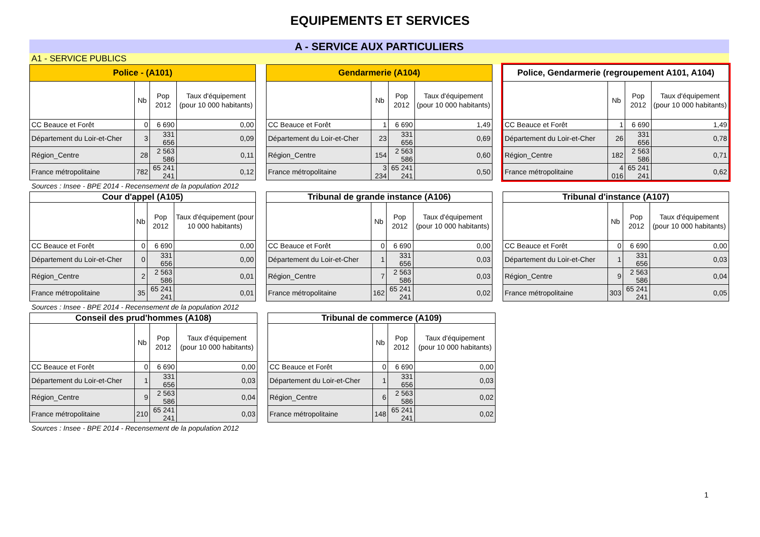EQUIPEMENTS ET SERVICES
A - SERVICE AUX PARTICULIERS
A1 - SERVICE PUBLICS
| Police - (A101) | | | |
| --- | --- | --- | --- |
| | Nb | Pop 2012 | Taux d'équipement (pour 10 000 habitants) |
| CC Beauce et Forêt | 0 | 6 690 | 0,00 |
| Département du Loir-et-Cher | 3 | 331 656 | 0,09 |
| Région_Centre | 28 | 2 563 586 | 0,11 |
| France métropolitaine | 782 | 65 241 241 | 0,12 |
| Gendarmerie (A104) | | | |
| --- | --- | --- | --- |
| | Nb | Pop 2012 | Taux d'équipement (pour 10 000 habitants) |
| CC Beauce et Forêt | 1 | 6 690 | 1,49 |
| Département du Loir-et-Cher | 23 | 331 656 | 0,69 |
| Région_Centre | 154 | 2 563 586 | 0,60 |
| France métropolitaine | 3 234 | 65 241 241 | 0,50 |
| Police, Gendarmerie (regroupement A101, A104) | | | |
| --- | --- | --- | --- |
| | Nb | Pop 2012 | Taux d'équipement (pour 10 000 habitants) |
| CC Beauce et Forêt | 1 | 6 690 | 1,49 |
| Département du Loir-et-Cher | 26 | 331 656 | 0,78 |
| Région_Centre | 182 | 2 563 586 | 0,71 |
| France métropolitaine | 4 016 | 65 241 241 | 0,62 |
Sources : Insee - BPE 2014 - Recensement de la population 2012
| Cour d'appel (A105) | | | |
| --- | --- | --- | --- |
| | Nb | Pop 2012 | Taux d'équipement (pour 10 000 habitants) |
| CC Beauce et Forêt | 0 | 6 690 | 0,00 |
| Département du Loir-et-Cher | 0 | 331 656 | 0,00 |
| Région_Centre | 2 | 2 563 586 | 0,01 |
| France métropolitaine | 35 | 65 241 241 | 0,01 |
| Tribunal de grande instance (A106) | | | |
| --- | --- | --- | --- |
| | Nb | Pop 2012 | Taux d'équipement (pour 10 000 habitants) |
| CC Beauce et Forêt | 0 | 6 690 | 0,00 |
| Département du Loir-et-Cher | 1 | 331 656 | 0,03 |
| Région_Centre | 7 | 2 563 586 | 0,03 |
| France métropolitaine | 162 | 65 241 241 | 0,02 |
| Tribunal d'instance (A107) | | | |
| --- | --- | --- | --- |
| | Nb | Pop 2012 | Taux d'équipement (pour 10 000 habitants) |
| CC Beauce et Forêt | 0 | 6 690 | 0,00 |
| Département du Loir-et-Cher | 1 | 331 656 | 0,03 |
| Région_Centre | 9 | 2 563 586 | 0,04 |
| France métropolitaine | 303 | 65 241 241 | 0,05 |
Sources : Insee - BPE 2014 - Recensement de la population 2012
| Conseil des prud'hommes (A108) | | | |
| --- | --- | --- | --- |
| | Nb | Pop 2012 | Taux d'équipement (pour 10 000 habitants) |
| CC Beauce et Forêt | 0 | 6 690 | 0,00 |
| Département du Loir-et-Cher | 1 | 331 656 | 0,03 |
| Région_Centre | 9 | 2 563 586 | 0,04 |
| France métropolitaine | 210 | 65 241 241 | 0,03 |
| Tribunal de commerce (A109) | | | |
| --- | --- | --- | --- |
| | Nb | Pop 2012 | Taux d'équipement (pour 10 000 habitants) |
| CC Beauce et Forêt | 0 | 6 690 | 0,00 |
| Département du Loir-et-Cher | 1 | 331 656 | 0,03 |
| Région_Centre | 6 | 2 563 586 | 0,02 |
| France métropolitaine | 148 | 65 241 241 | 0,02 |
Sources : Insee - BPE 2014 - Recensement de la population 2012
1